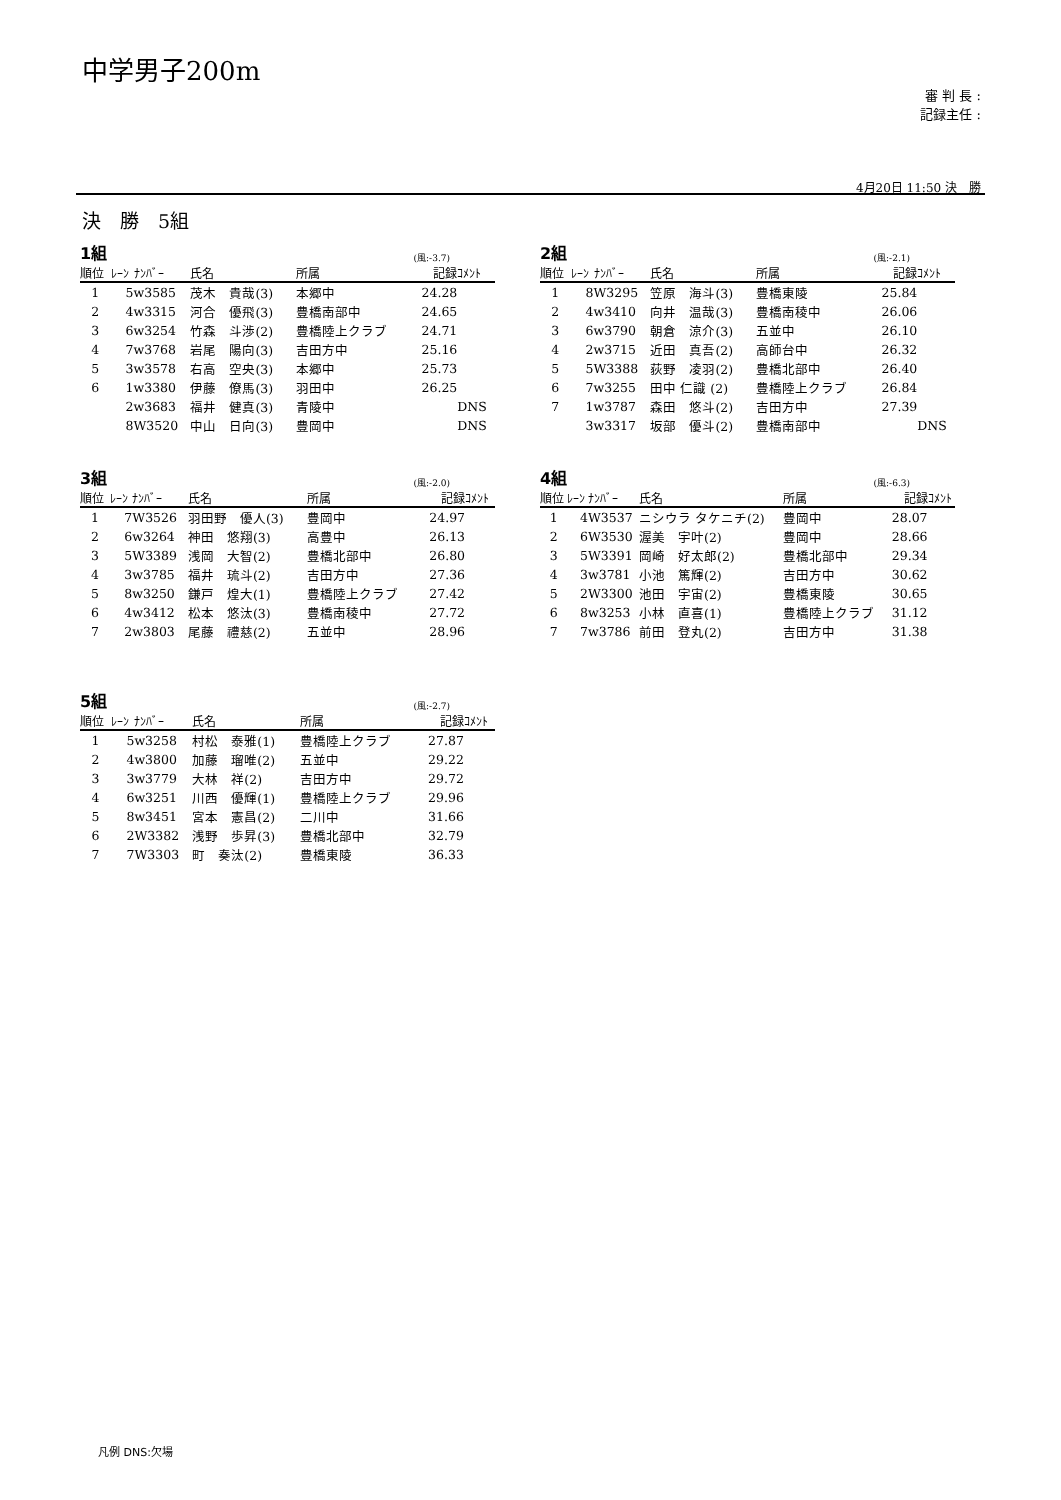中学男子200m
審 判 長 :
記録主任 :
4月20日 11:50 決　勝
決　勝　5組
1組 (風:-3.7)
| 順位 | ﾚｰﾝ | ﾅﾝﾊﾞｰ | 氏名 | 所属 | 記録 | ｺﾒﾝﾄ |
| --- | --- | --- | --- | --- | --- | --- |
| 1 | 5 | w3585 | 茂木 貴哉(3) | 本郷中 | 24.28 | |
| 2 | 4 | w3315 | 河合 優飛(3) | 豊橋南部中 | 24.65 | |
| 3 | 6 | w3254 | 竹森 斗渉(2) | 豊橋陸上クラブ | 24.71 | |
| 4 | 7 | w3768 | 岩尾 陽向(3) | 吉田方中 | 25.16 | |
| 5 | 3 | w3578 | 右高 空央(3) | 本郷中 | 25.73 | |
| 6 | 1 | w3380 | 伊藤 僚馬(3) | 羽田中 | 26.25 | |
| | 2 | w3683 | 福井 健真(3) | 青陵中 | | DNS |
| | 8 | W3520 | 中山 日向(3) | 豊岡中 | | DNS |
2組 (風:-2.1)
| 順位 | ﾚｰﾝ | ﾅﾝﾊﾞｰ | 氏名 | 所属 | 記録 | ｺﾒﾝﾄ |
| --- | --- | --- | --- | --- | --- | --- |
| 1 | 8 | W3295 | 笠原 海斗(3) | 豊橋東陵 | 25.84 | |
| 2 | 4 | w3410 | 向井 温哉(3) | 豊橋南稜中 | 26.06 | |
| 3 | 6 | w3790 | 朝倉 涼介(3) | 五並中 | 26.10 | |
| 4 | 2 | w3715 | 近田 真吾(2) | 高師台中 | 26.32 | |
| 5 | 5 | W3388 | 荻野 凌羽(2) | 豊橋北部中 | 26.40 | |
| 6 | 7 | w3255 | 田中 仁識 (2) | 豊橋陸上クラブ | 26.84 | |
| 7 | 1 | w3787 | 森田 悠斗(2) | 吉田方中 | 27.39 | |
| | 3 | w3317 | 坂部 優斗(2) | 豊橋南部中 | | DNS |
3組 (風:-2.0)
| 順位 | ﾚｰﾝ | ﾅﾝﾊﾞｰ | 氏名 | 所属 | 記録 | ｺﾒﾝﾄ |
| --- | --- | --- | --- | --- | --- | --- |
| 1 | 7 | W3526 | 羽田野 優人(3) | 豊岡中 | 24.97 | |
| 2 | 6 | w3264 | 神田 悠翔(3) | 高豊中 | 26.13 | |
| 3 | 5 | W3389 | 浅岡 大智(2) | 豊橋北部中 | 26.80 | |
| 4 | 3 | w3785 | 福井 琉斗(2) | 吉田方中 | 27.36 | |
| 5 | 8 | w3250 | 鎌戸 煌大(1) | 豊橋陸上クラブ | 27.42 | |
| 6 | 4 | w3412 | 松本 悠汰(3) | 豊橋南稜中 | 27.72 | |
| 7 | 2 | w3803 | 尾藤 禮慈(2) | 五並中 | 28.96 | |
4組 (風:-6.3)
| 順位 | ﾚｰﾝ | ﾅﾝﾊﾞｰ | 氏名 | 所属 | 記録 | ｺﾒﾝﾄ |
| --- | --- | --- | --- | --- | --- | --- |
| 1 | 4 | W3537 | ニシウラ タケニチ(2) | 豊岡中 | 28.07 | |
| 2 | 6 | W3530 | 渥美 宇叶(2) | 豊岡中 | 28.66 | |
| 3 | 5 | W3391 | 岡崎 好太郎(2) | 豊橋北部中 | 29.34 | |
| 4 | 3 | w3781 | 小池 篤輝(2) | 吉田方中 | 30.62 | |
| 5 | 2 | W3300 | 池田 宇宙(2) | 豊橋東陵 | 30.65 | |
| 6 | 8 | w3253 | 小林 直喜(1) | 豊橋陸上クラブ | 31.12 | |
| 7 | 7 | w3786 | 前田 登丸(2) | 吉田方中 | 31.38 | |
5組 (風:-2.7)
| 順位 | ﾚｰﾝ | ﾅﾝﾊﾞｰ | 氏名 | 所属 | 記録 | ｺﾒﾝﾄ |
| --- | --- | --- | --- | --- | --- | --- |
| 1 | 5 | w3258 | 村松 泰雅(1) | 豊橋陸上クラブ | 27.87 | |
| 2 | 4 | w3800 | 加藤 瑠唯(2) | 五並中 | 29.22 | |
| 3 | 3 | w3779 | 大林 祥(2) | 吉田方中 | 29.72 | |
| 4 | 6 | w3251 | 川西 優輝(1) | 豊橋陸上クラブ | 29.96 | |
| 5 | 8 | w3451 | 宮本 憲昌(2) | 二川中 | 31.66 | |
| 6 | 2 | W3382 | 浅野 歩昇(3) | 豊橋北部中 | 32.79 | |
| 7 | 7 | W3303 | 町 奏汰(2) | 豊橋東陵 | 36.33 | |
凡例 DNS:欠場